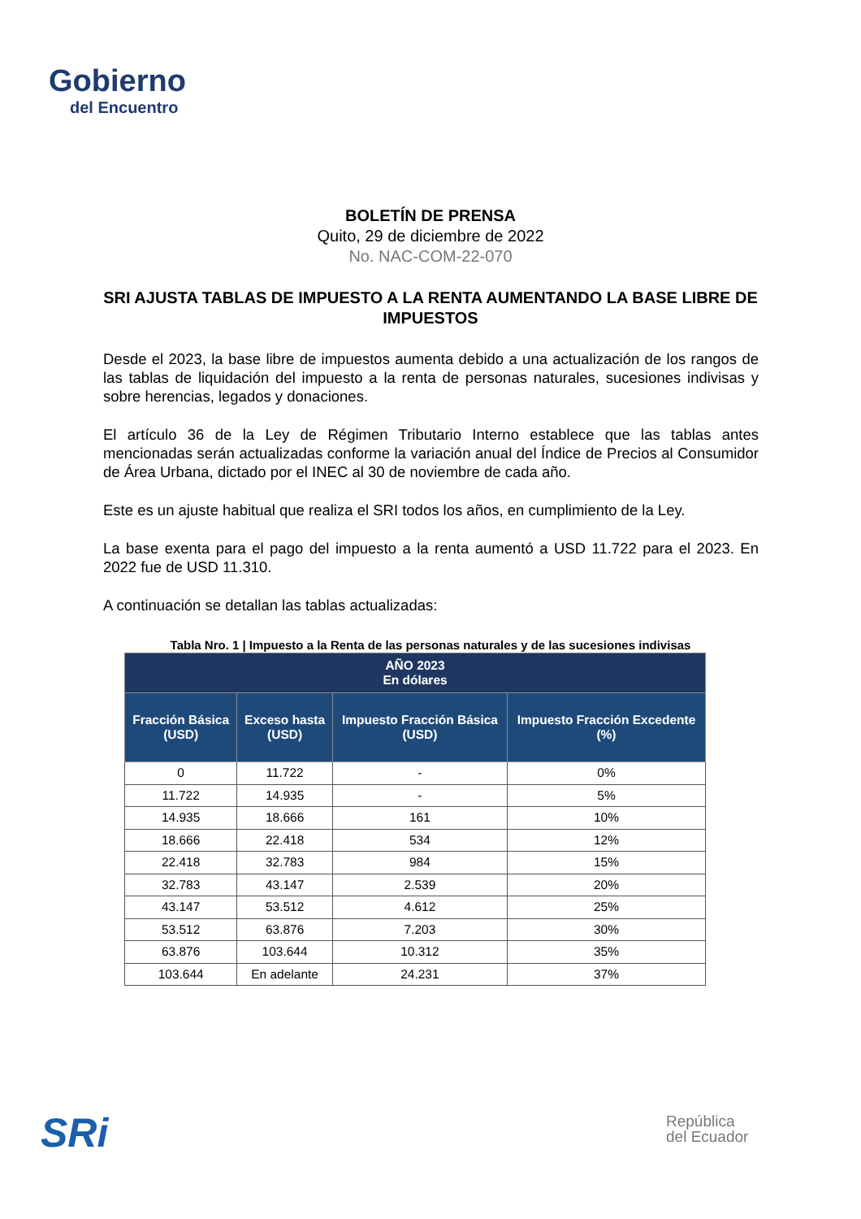Gobierno
del Encuentro
BOLETÍN DE PRENSA
Quito, 29 de diciembre de 2022
No. NAC-COM-22-070
SRI AJUSTA TABLAS DE IMPUESTO A LA RENTA AUMENTANDO LA BASE LIBRE DE IMPUESTOS
Desde el 2023, la base libre de impuestos aumenta debido a una actualización de los rangos de las tablas de liquidación del impuesto a la renta de personas naturales, sucesiones indivisas y sobre herencias, legados y donaciones.
El artículo 36 de la Ley de Régimen Tributario Interno establece que las tablas antes mencionadas serán actualizadas conforme la variación anual del Índice de Precios al Consumidor de Área Urbana, dictado por el INEC al 30 de noviembre de cada año.
Este es un ajuste habitual que realiza el SRI todos los años, en cumplimiento de la Ley.
La base exenta para el pago del impuesto a la renta aumentó a USD 11.722 para el 2023. En 2022 fue de USD 11.310.
A continuación se detallan las tablas actualizadas:
Tabla Nro. 1 | Impuesto a la Renta de las personas naturales y de las sucesiones indivisas
| AÑO 2023 En dólares | | | |
| --- | --- | --- | --- |
| Fracción Básica (USD) | Exceso hasta (USD) | Impuesto Fracción Básica (USD) | Impuesto Fracción Excedente (%) |
| 0 | 11.722 | - | 0% |
| 11.722 | 14.935 | - | 5% |
| 14.935 | 18.666 | 161 | 10% |
| 18.666 | 22.418 | 534 | 12% |
| 22.418 | 32.783 | 984 | 15% |
| 32.783 | 43.147 | 2.539 | 20% |
| 43.147 | 53.512 | 4.612 | 25% |
| 53.512 | 63.876 | 7.203 | 30% |
| 63.876 | 103.644 | 10.312 | 35% |
| 103.644 | En adelante | 24.231 | 37% |
SRi
República
del Ecuador